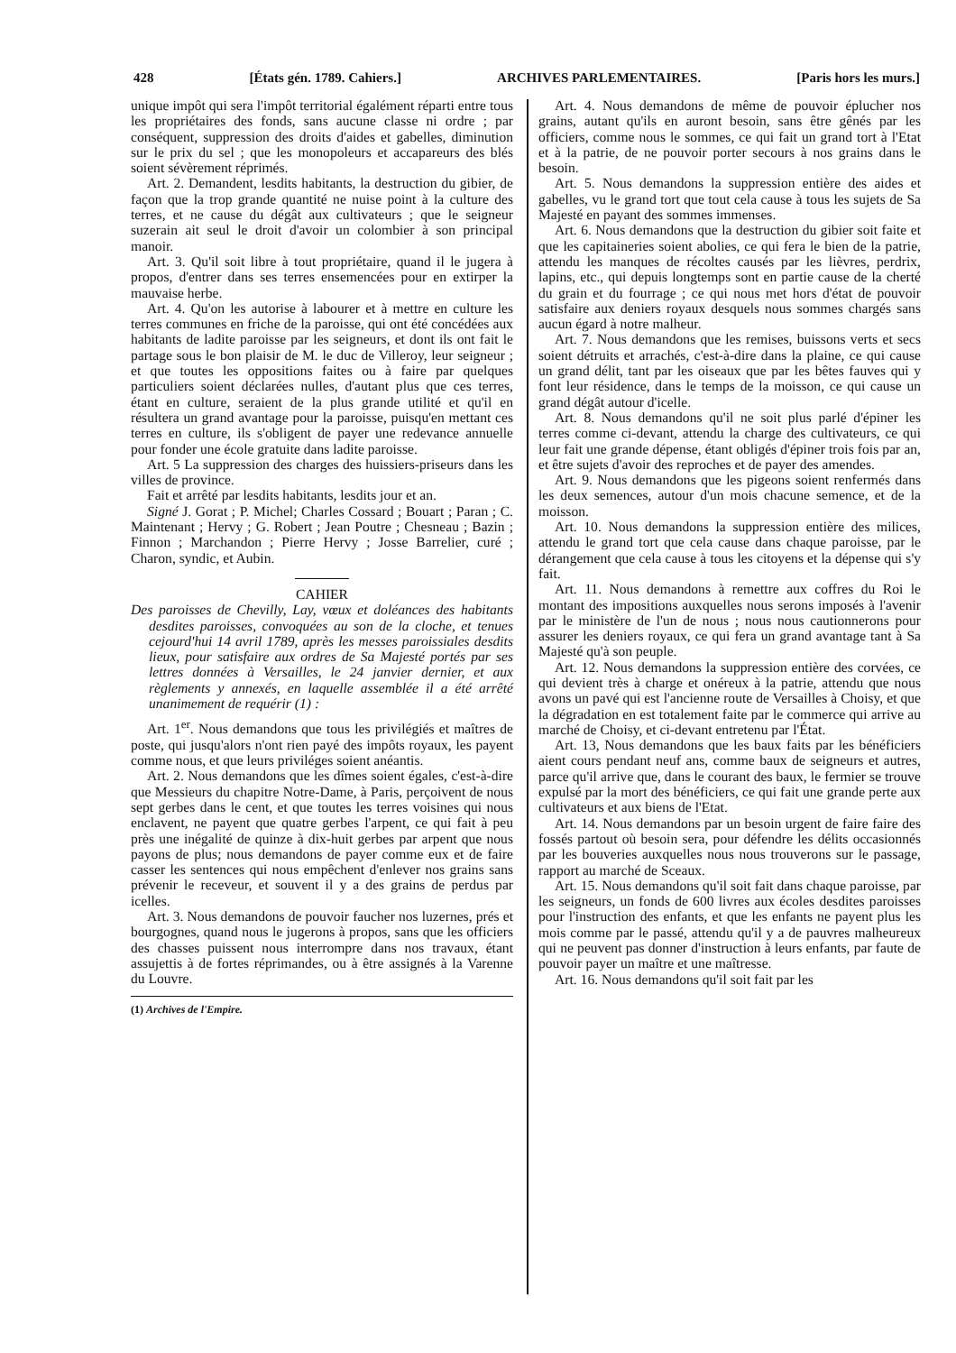428 [États gén. 1789. Cahiers.] ARCHIVES PARLEMENTAIRES. [Paris hors les murs.]
unique impôt qui sera l'impôt territorial égalément réparti entre tous les propriétaires des fonds, sans aucune classe ni ordre ; par conséquent, suppression des droits d'aides et gabelles, diminution sur le prix du sel ; que les monopoleurs et accapareurs des blés soient sévèrement réprimés.
Art. 2. Demandent, lesdits habitants, la destruction du gibier, de façon que la trop grande quantité ne nuise point à la culture des terres, et ne cause du dégât aux cultivateurs ; que le seigneur suzerain ait seul le droit d'avoir un colombier à son principal manoir.
Art. 3. Qu'il soit libre à tout propriétaire, quand il le jugera à propos, d'entrer dans ses terres ensemencées pour en extirper la mauvaise herbe.
Art. 4. Qu'on les autorise à labourer et à mettre en culture les terres communes en friche de la paroisse, qui ont été concédées aux habitants de ladite paroisse par les seigneurs, et dont ils ont fait le partage sous le bon plaisir de M. le duc de Villeroy, leur seigneur ; et que toutes les oppositions faites ou à faire par quelques particuliers soient déclarées nulles, d'autant plus que ces terres, étant en culture, seraient de la plus grande utilité et qu'il en résultera un grand avantage pour la paroisse, puisqu'en mettant ces terres en culture, ils s'obligent de payer une redevance annuelle pour fonder une école gratuite dans ladite paroisse.
Art. 5 La suppression des charges des huissiers-priseurs dans les villes de province.
Fait et arrêté par lesdits habitants, lesdits jour et an.
Signé J. Gorat ; P. Michel; Charles Cossard ; Bouart ; Paran ; C. Maintenant ; Hervy ; G. Robert ; Jean Poutre ; Chesneau ; Bazin ; Finnon ; Marchandon ; Pierre Hervy ; Josse Barrelier, curé ; Charon, syndic, et Aubin.
CAHIER
Des paroisses de Chevilly, Lay, vœux et doléances des habitants desdites paroisses, convoquées au son de la cloche, et tenues cejourd'hui 14 avril 1789, après les messes paroissiales desdits lieux, pour satisfaire aux ordres de Sa Majesté portés par ses lettres données à Versailles, le 24 janvier dernier, et aux règlements y annexés, en laquelle assemblée il a été arrêté unanimement de requérir (1) :
Art. 1<sup>er</sup>. Nous demandons que tous les privilégiés et maîtres de poste, qui jusqu'alors n'ont rien payé des impôts royaux, les payent comme nous, et que leurs priviléges soient anéantis.
Art. 2. Nous demandons que les dîmes soient égales, c'est-à-dire que Messieurs du chapitre Notre-Dame, à Paris, perçoivent de nous sept gerbes dans le cent, et que toutes les terres voisines qui nous enclavent, ne payent que quatre gerbes l'arpent, ce qui fait à peu près une inégalité de quinze à dix-huit gerbes par arpent que nous payons de plus; nous demandons de payer comme eux et de faire casser les sentences qui nous empêchent d'enlever nos grains sans prévenir le receveur, et souvent il y a des grains de perdus par icelles.
Art. 3. Nous demandons de pouvoir faucher nos luzernes, prés et bourgognes, quand nous le jugerons à propos, sans que les officiers des chasses puissent nous interrompre dans nos travaux, étant assujettis à de fortes réprimandes, ou à être assignés à la Varenne du Louvre.
(1) Archives de l'Empire.
Art. 4. Nous demandons de même de pouvoir éplucher nos grains, autant qu'ils en auront besoin, sans être gênés par les officiers, comme nous le sommes, ce qui fait un grand tort à l'Etat et à la patrie, de ne pouvoir porter secours à nos grains dans le besoin.
Art. 5. Nous demandons la suppression entière des aides et gabelles, vu le grand tort que tout cela cause à tous les sujets de Sa Majesté en payant des sommes immenses.
Art. 6. Nous demandons que la destruction du gibier soit faite et que les capitaineries soient abolies, ce qui fera le bien de la patrie, attendu les manques de récoltes causés par les lièvres, perdrix, lapins, etc., qui depuis longtemps sont en partie cause de la cherté du grain et du fourrage ; ce qui nous met hors d'état de pouvoir satisfaire aux deniers royaux desquels nous sommes chargés sans aucun égard à notre malheur.
Art. 7. Nous demandons que les remises, buissons verts et secs soient détruits et arrachés, c'est-à-dire dans la plaine, ce qui cause un grand délit, tant par les oiseaux que par les bêtes fauves qui y font leur résidence, dans le temps de la moisson, ce qui cause un grand dégât autour d'icelle.
Art. 8. Nous demandons qu'il ne soit plus parlé d'épiner les terres comme ci-devant, attendu la charge des cultivateurs, ce qui leur fait une grande dépense, étant obligés d'épiner trois fois par an, et être sujets d'avoir des reproches et de payer des amendes.
Art. 9. Nous demandons que les pigeons soient renfermés dans les deux semences, autour d'un mois chacune semence, et de la moisson.
Art. 10. Nous demandons la suppression entière des milices, attendu le grand tort que cela cause dans chaque paroisse, par le dérangement que cela cause à tous les citoyens et la dépense qui s'y fait.
Art. 11. Nous demandons à remettre aux coffres du Roi le montant des impositions auxquelles nous serons imposés à l'avenir par le ministère de l'un de nous ; nous nous cautionnerons pour assurer les deniers royaux, ce qui fera un grand avantage tant à Sa Majesté qu'à son peuple.
Art. 12. Nous demandons la suppression entière des corvées, ce qui devient très à charge et onéreux à la patrie, attendu que nous avons un pavé qui est l'ancienne route de Versailles à Choisy, et que la dégradation en est totalement faite par le commerce qui arrive au marché de Choisy, et ci-devant entretenu par l'État.
Art. 13, Nous demandons que les baux faits par les bénéficiers aient cours pendant neuf ans, comme baux de seigneurs et autres, parce qu'il arrive que, dans le courant des baux, le fermier se trouve expulsé par la mort des bénéficiers, ce qui fait une grande perte aux cultivateurs et aux biens de l'Etat.
Art. 14. Nous demandons par un besoin urgent de faire faire des fossés partout où besoin sera, pour défendre les délits occasionnés par les bouveries auxquelles nous nous trouverons sur le passage, rapport au marché de Sceaux.
Art. 15. Nous demandons qu'il soit fait dans chaque paroisse, par les seigneurs, un fonds de 600 livres aux écoles desdites paroisses pour l'instruction des enfants, et que les enfants ne payent plus les mois comme par le passé, attendu qu'il y a de pauvres malheureux qui ne peuvent pas donner d'instruction à leurs enfants, par faute de pouvoir payer un maître et une maîtresse.
Art. 16. Nous demandons qu'il soit fait par les